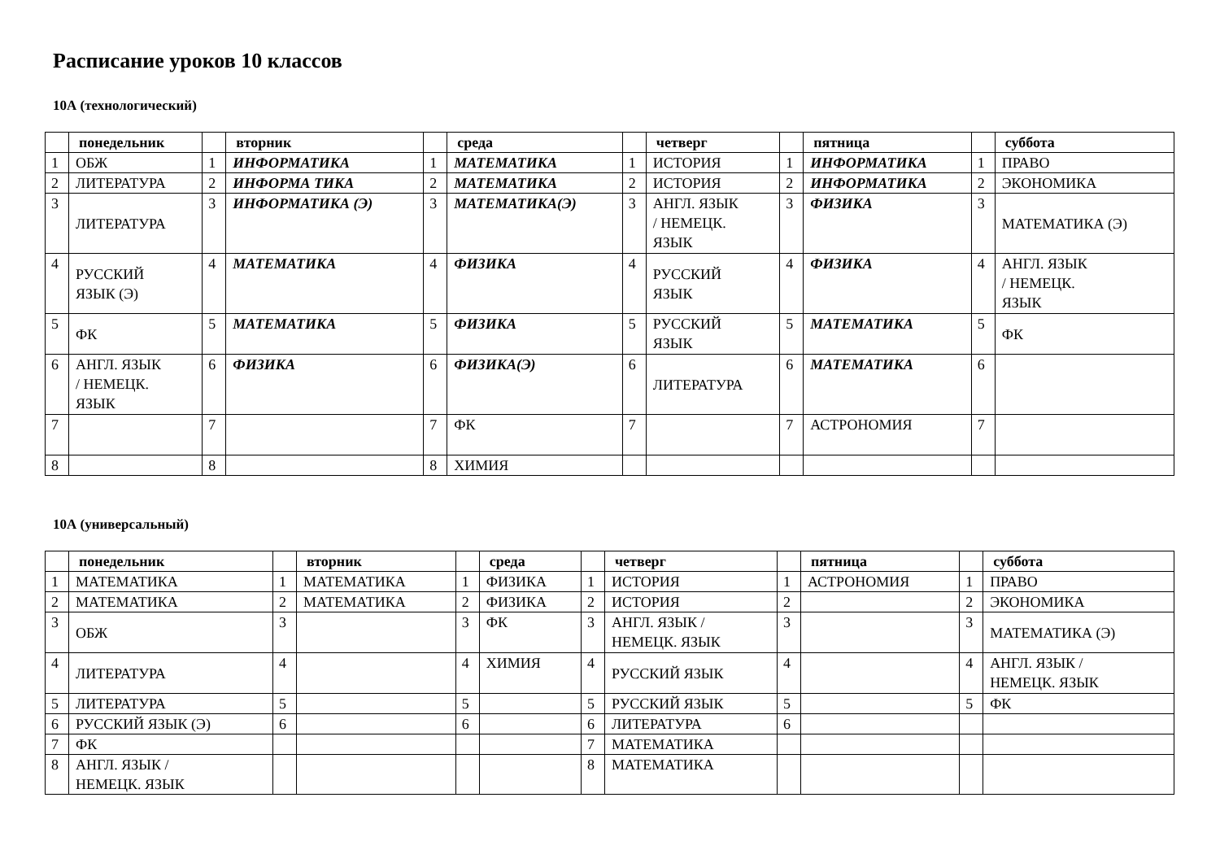Расписание уроков 10 классов
10А (технологический)
| | понедельник | | вторник | | среда | | четверг | | пятница | | суббота |
| --- | --- | --- | --- | --- | --- | --- | --- | --- | --- | --- | --- |
| 1 | ОБЖ | 1 | ИНФОРМАТИКА | 1 | МАТЕМАТИКА | 1 | ИСТОРИЯ | 1 | ИНФОРМАТИКА | 1 | ПРАВО |
| 2 | ЛИТЕРАТУРА | 2 | ИНФОРМА ТИКА | 2 | МАТЕМАТИКА | 2 | ИСТОРИЯ | 2 | ИНФОРМАТИКА | 2 | ЭКОНОМИКА |
| 3 | ЛИТЕРАТУРА | 3 | ИНФОРМАТИКА (Э) | 3 | МАТЕМАТИКА(Э) | 3 | АНГЛ. ЯЗЫК / НЕМЕЦК. ЯЗЫК | 3 | ФИЗИКА | 3 | МАТЕМАТИКА (Э) |
| 4 | РУССКИЙ ЯЗЫК (Э) | 4 | МАТЕМАТИКА | 4 | ФИЗИКА | 4 | РУССКИЙ ЯЗЫК | 4 | ФИЗИКА | 4 | АНГЛ. ЯЗЫК / НЕМЕЦК. ЯЗЫК |
| 5 | ФК | 5 | МАТЕМАТИКА | 5 | ФИЗИКА | 5 | РУССКИЙ ЯЗЫК | 5 | МАТЕМАТИКА | 5 | ФК |
| 6 | АНГЛ. ЯЗЫК / НЕМЕЦК. ЯЗЫК | 6 | ФИЗИКА | 6 | ФИЗИКА(Э) | 6 | ЛИТЕРАТУРА | 6 | МАТЕМАТИКА | 6 | |
| 7 | | 7 | | 7 | ФК | 7 | | 7 | АСТРОНОМИЯ | 7 | |
| 8 | | 8 | | 8 | ХИМИЯ | | | | | | |
10А (универсальный)
| | понедельник | | вторник | | среда | | четверг | | пятница | | суббота |
| --- | --- | --- | --- | --- | --- | --- | --- | --- | --- | --- | --- |
| 1 | МАТЕМАТИКА | 1 | МАТЕМАТИКА | 1 | ФИЗИКА | 1 | ИСТОРИЯ | 1 | АСТРОНОМИЯ | 1 | ПРАВО |
| 2 | МАТЕМАТИКА | 2 | МАТЕМАТИКА | 2 | ФИЗИКА | 2 | ИСТОРИЯ | 2 | | 2 | ЭКОНОМИКА |
| 3 | ОБЖ | 3 | | 3 | ФК | 3 | АНГЛ. ЯЗЫК / НЕМЕЦК. ЯЗЫК | 3 | | 3 | МАТЕМАТИКА (Э) |
| 4 | ЛИТЕРАТУРА | 4 | | 4 | ХИМИЯ | 4 | РУССКИЙ ЯЗЫК | 4 | | 4 | АНГЛ. ЯЗЫК / НЕМЕЦК. ЯЗЫК |
| 5 | ЛИТЕРАТУРА | 5 | | 5 | | 5 | РУССКИЙ ЯЗЫК | 5 | | 5 | ФК |
| 6 | РУССКИЙ ЯЗЫК (Э) | 6 | | 6 | | 6 | ЛИТЕРАТУРА | 6 | | | |
| 7 | ФК | | | | | 7 | МАТЕМАТИКА | | | | |
| 8 | АНГЛ. ЯЗЫК / НЕМЕЦК. ЯЗЫК | | | | | 8 | МАТЕМАТИКА | | | | |